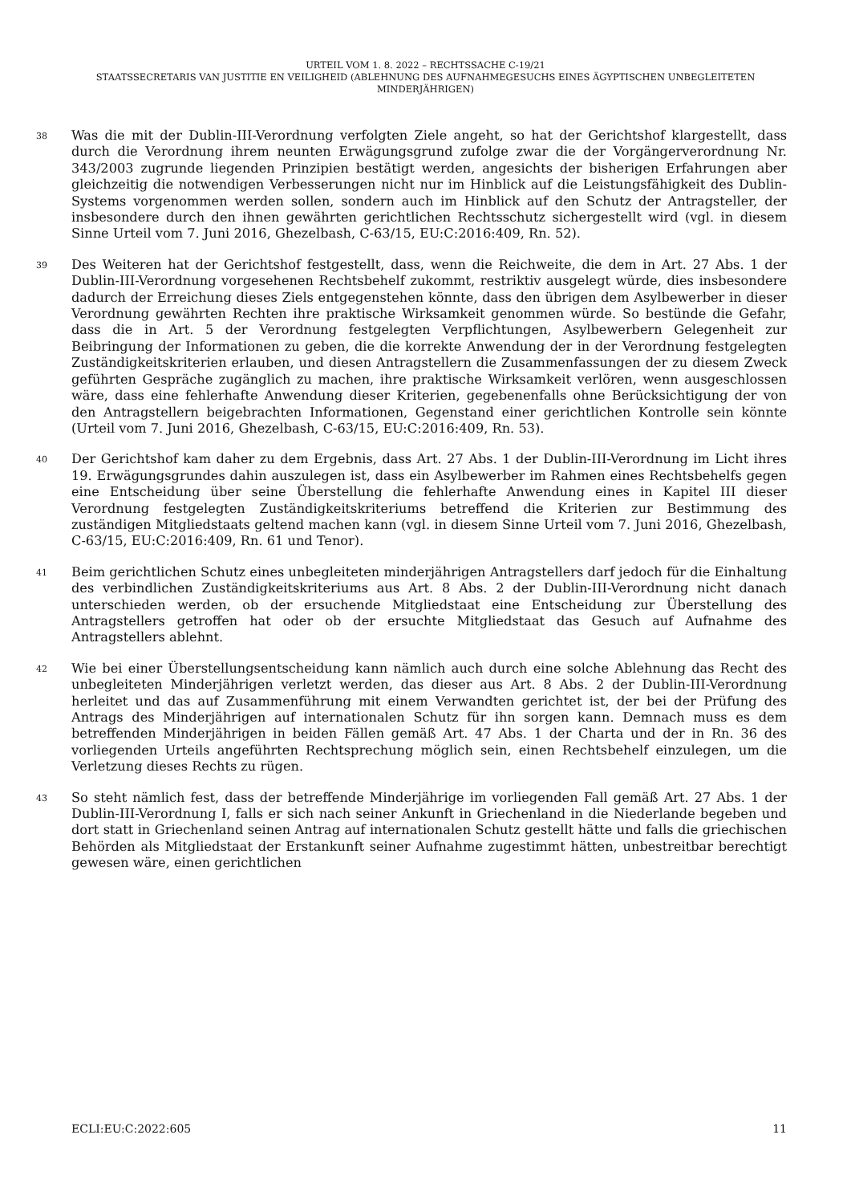URTEIL VOM 1. 8. 2022 – RECHTSSACHE C-19/21
STAATSSECRETARIS VAN JUSTITIE EN VEILIGHEID (ABLEHNUNG DES AUFNAHMEGESUCHS EINES ÄGYPTISCHEN UNBEGLEITETEN MINDERJÄHRIGEN)
38
Was die mit der Dublin-III-Verordnung verfolgten Ziele angeht, so hat der Gerichtshof klargestellt, dass durch die Verordnung ihrem neunten Erwägungsgrund zufolge zwar die der Vorgängerverordnung Nr. 343/2003 zugrunde liegenden Prinzipien bestätigt werden, angesichts der bisherigen Erfahrungen aber gleichzeitig die notwendigen Verbesserungen nicht nur im Hinblick auf die Leistungsfähigkeit des Dublin-Systems vorgenommen werden sollen, sondern auch im Hinblick auf den Schutz der Antragsteller, der insbesondere durch den ihnen gewährten gerichtlichen Rechtsschutz sichergestellt wird (vgl. in diesem Sinne Urteil vom 7. Juni 2016, Ghezelbash, C-63/15, EU:C:2016:409, Rn. 52).
39
Des Weiteren hat der Gerichtshof festgestellt, dass, wenn die Reichweite, die dem in Art. 27 Abs. 1 der Dublin-III-Verordnung vorgesehenen Rechtsbehelf zukommt, restriktiv ausgelegt würde, dies insbesondere dadurch der Erreichung dieses Ziels entgegenstehen könnte, dass den übrigen dem Asylbewerber in dieser Verordnung gewährten Rechten ihre praktische Wirksamkeit genommen würde. So bestünde die Gefahr, dass die in Art. 5 der Verordnung festgelegten Verpflichtungen, Asylbewerbern Gelegenheit zur Beibringung der Informationen zu geben, die die korrekte Anwendung der in der Verordnung festgelegten Zuständigkeitskriterien erlauben, und diesen Antragstellern die Zusammenfassungen der zu diesem Zweck geführten Gespräche zugänglich zu machen, ihre praktische Wirksamkeit verlören, wenn ausgeschlossen wäre, dass eine fehlerhafte Anwendung dieser Kriterien, gegebenenfalls ohne Berücksichtigung der von den Antragstellern beigebrachten Informationen, Gegenstand einer gerichtlichen Kontrolle sein könnte (Urteil vom 7. Juni 2016, Ghezelbash, C-63/15, EU:C:2016:409, Rn. 53).
40
Der Gerichtshof kam daher zu dem Ergebnis, dass Art. 27 Abs. 1 der Dublin-III-Verordnung im Licht ihres 19. Erwägungsgrundes dahin auszulegen ist, dass ein Asylbewerber im Rahmen eines Rechtsbehelfs gegen eine Entscheidung über seine Überstellung die fehlerhafte Anwendung eines in Kapitel III dieser Verordnung festgelegten Zuständigkeitskriteriums betreffend die Kriterien zur Bestimmung des zuständigen Mitgliedstaats geltend machen kann (vgl. in diesem Sinne Urteil vom 7. Juni 2016, Ghezelbash, C-63/15, EU:C:2016:409, Rn. 61 und Tenor).
41
Beim gerichtlichen Schutz eines unbegleiteten minderjährigen Antragstellers darf jedoch für die Einhaltung des verbindlichen Zuständigkeitskriteriums aus Art. 8 Abs. 2 der Dublin-III-Verordnung nicht danach unterschieden werden, ob der ersuchende Mitgliedstaat eine Entscheidung zur Überstellung des Antragstellers getroffen hat oder ob der ersuchte Mitgliedstaat das Gesuch auf Aufnahme des Antragstellers ablehnt.
42
Wie bei einer Überstellungsentscheidung kann nämlich auch durch eine solche Ablehnung das Recht des unbegleiteten Minderjährigen verletzt werden, das dieser aus Art. 8 Abs. 2 der Dublin-III-Verordnung herleitet und das auf Zusammenführung mit einem Verwandten gerichtet ist, der bei der Prüfung des Antrags des Minderjährigen auf internationalen Schutz für ihn sorgen kann. Demnach muss es dem betreffenden Minderjährigen in beiden Fällen gemäß Art. 47 Abs. 1 der Charta und der in Rn. 36 des vorliegenden Urteils angeführten Rechtsprechung möglich sein, einen Rechtsbehelf einzulegen, um die Verletzung dieses Rechts zu rügen.
43
So steht nämlich fest, dass der betreffende Minderjährige im vorliegenden Fall gemäß Art. 27 Abs. 1 der Dublin-III-Verordnung I, falls er sich nach seiner Ankunft in Griechenland in die Niederlande begeben und dort statt in Griechenland seinen Antrag auf internationalen Schutz gestellt hätte und falls die griechischen Behörden als Mitgliedstaat der Erstankunft seiner Aufnahme zugestimmt hätten, unbestreitbar berechtigt gewesen wäre, einen gerichtlichen
ECLI:EU:C:2022:605 11